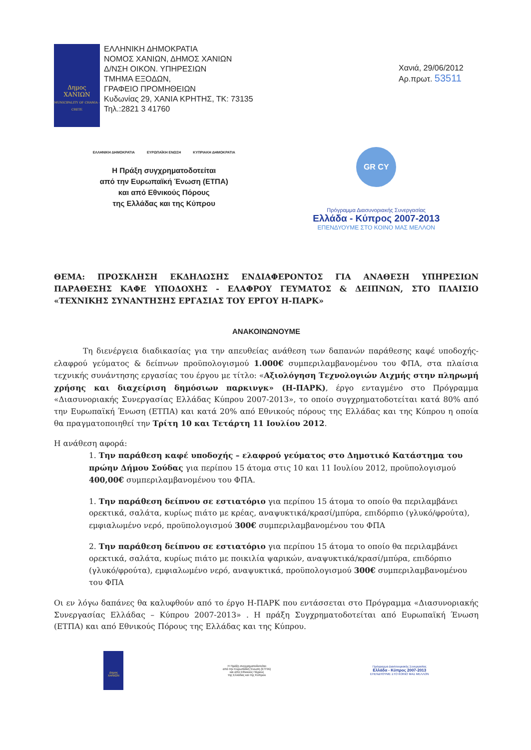Δημος
ΧΑΝΙΩΝ
MUNICIPALITY OF CHANIA - CRETE
ΕΛΛΗΝΙΚΗ ΔΗΜΟΚΡΑΤΙΑ
ΝΟΜΟΣ ΧΑΝΙΩΝ, ΔΗΜΟΣ ΧΑΝΙΩΝ
Δ/ΝΣΗ ΟΙΚΟΝ. ΥΠΗΡΕΣΙΩΝ
ΤΜΗΜΑ ΕΞΟΔΩΝ,
ΓΡΑΦΕΙΟ ΠΡΟΜΗΘΕΙΩΝ
Κυδωνίας 29, ΧΑΝΙΑ ΚΡΗΤΗΣ, ΤΚ: 73135
Τηλ.:2821 3 41760
Χανιά, 29/06/2012
Αρ.πρωτ. 53511
ΕΛΛΗΝΙΚΗ ΔΗΜΟΚΡΑΤΙΑ ΕΥΡΩΠΑΪΚΗ ΕΝΩΣΗ ΚΥΠΡΙΑΚΗ ΔΗΜΟΚΡΑΤΙΑ
Η Πράξη συγχρηματοδοτείται
από την Ευρωπαϊκή Ένωση (ΕΤΠΑ)
και από Εθνικούς Πόρους
της Ελλάδας και της Κύπρου
GR CY
Πρόγραμμα Διασυνοριακής Συνεργασίας
Ελλάδα - Κύπρος 2007-2013
ΕΠΕΝΔΥΟΥΜΕ ΣΤΟ ΚΟΙΝΟ ΜΑΣ ΜΕΛΛΟΝ
ΘΕΜΑ: ΠΡΟΣΚΛΗΣΗ ΕΚΔΗΛΩΣΗΣ ΕΝΔΙΑΦΕΡΟΝΤΟΣ ΓΙΑ ΑΝΑΘΕΣΗ ΥΠΗΡΕΣΙΩΝ ΠΑΡΑΘΕΣΗΣ ΚΑΦΕ ΥΠΟΔΟΧΗΣ - ΕΛΑΦΡΟΥ ΓΕΥΜΑΤΟΣ & ΔΕΙΠΝΩΝ, ΣΤΟ ΠΛΑΙΣΙΟ «ΤΕΧΝΙΚΗΣ ΣΥΝΑΝΤΗΣΗΣ ΕΡΓΑΣΙΑΣ ΤΟΥ ΕΡΓΟΥ Η-ΠΑΡΚ»
ΑΝΑΚΟΙΝΩΝΟΥΜΕ
Τη διενέργεια διαδικασίας για την απευθείας ανάθεση των δαπανών παράθεσης καφέ υποδοχής- ελαφρού γεύματος & δείπνων προϋπολογισμού 1.000€ συμπεριλαμβανομένου του ΦΠΑ, στα πλαίσια τεχνικής συνάντησης εργασίας του έργου με τίτλο: «Αξιολόγηση Τεχνολογιών Αιχμής στην πληρωμή χρήσης και διαχείριση δημόσιων παρκινγκ» (Η-ΠΑΡΚ), έργο ενταγμένο στο Πρόγραμμα «Διασυνοριακής Συνεργασίας Ελλάδας Κύπρου 2007-2013», το οποίο συγχρηματοδοτείται κατά 80% από την Ευρωπαϊκή Ένωση (ΕΤΠΑ) και κατά 20% από Εθνικούς πόρους της Ελλάδας και της Κύπρου η οποία θα πραγματοποιηθεί την Τρίτη 10 και Τετάρτη 11 Ιουλίου 2012.
Η ανάθεση αφορά:
1. Την παράθεση καφέ υποδοχής – ελαφρού γεύματος στο Δημοτικό Κατάστημα του πρώην Δήμου Σούδας για περίπου 15 άτομα στις 10 και 11 Ιουλίου 2012, προϋπολογισμού 400,00€ συμπεριλαμβανομένου του ΦΠΑ.
1. Την παράθεση δείπνου σε εστιατόριο για περίπου 15 άτομα το οποίο θα περιλαμβάνει ορεκτικά, σαλάτα, κυρίως πιάτο με κρέας, αναψυκτικά/κρασί/μπύρα, επιδόρπιο (γλυκό/φρούτα), εμφιαλωμένο νερό, προϋπολογισμού 300€ συμπεριλαμβανομένου του ΦΠΑ
2. Την παράθεση δείπνου σε εστιατόριο για περίπου 15 άτομα το οποίο θα περιλαμβάνει ορεκτικά, σαλάτα, κυρίως πιάτο με ποικιλία ψαρικών, αναψυκτικά/κρασί/μπύρα, επιδόρπιο (γλυκό/φρούτα), εμφιαλωμένο νερό, αναψυκτικά, προϋπολογισμού 300€ συμπεριλαμβανομένου του ΦΠΑ
Οι εν λόγω δαπάνες θα καλυφθούν από το έργο Η-ΠΑΡΚ που εντάσσεται στο Πρόγραμμα «Διασυνοριακής Συνεργασίας Ελλάδας – Κύπρου 2007-2013» . Η πράξη Συγχρηματοδοτείται από Ευρωπαϊκή Ένωση (ΕΤΠΑ) και από Εθνικούς Πόρους της Ελλάδας και της Κύπρου.
Δημος ΧΑΝΙΩΝ
Η Πράξη συγχρηματοδοτείται
από την Ευρωπαϊκή Ένωση (ΕΤΠΑ)
και από Εθνικούς Πόρους
της Ελλάδας και της Κύπρου
Πρόγραμμα Διασυνοριακής Συνεργασίας
Ελλάδα - Κύπρος 2007-2013
ΕΠΕΝΔΥΟΥΜΕ ΣΤΟ ΚΟΙΝΟ ΜΑΣ ΜΕΛΛΟΝ